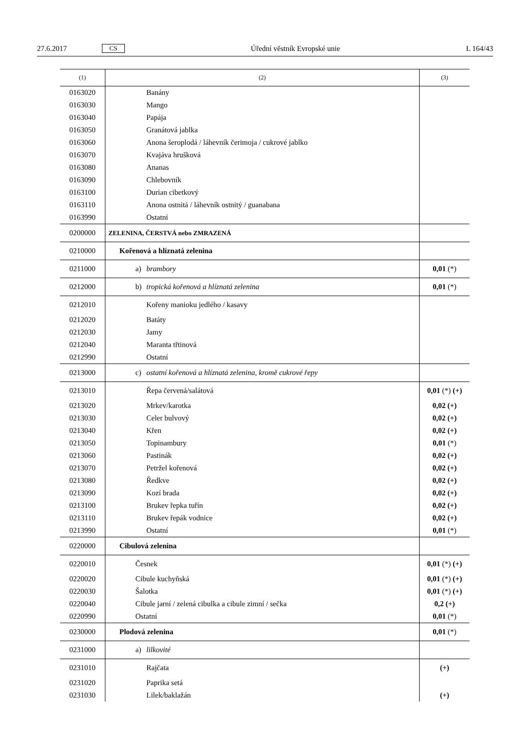27.6.2017 CS Úřední věstník Evropské unie L 164/43
| (1) | (2) | (3) |
| --- | --- | --- |
| 0163020 | Banány | |
| 0163030 | Mango | |
| 0163040 | Papája | |
| 0163050 | Granátová jablka | |
| 0163060 | Anona šeroplodá / láhevník čerimoja / cukrové jablko | |
| 0163070 | Kvajáva hrušková | |
| 0163080 | Ananas | |
| 0163090 | Chlebovník | |
| 0163100 | Durian cibetkový | |
| 0163110 | Anona ostnitá / láhevník ostnitý / guanabana | |
| 0163990 | Ostatní | |
| 0200000 | ZELENINA, ČERSTVÁ nebo ZMRAZENÁ | |
| 0210000 | Kořenová a hlíznatá zelenina | |
| 0211000 | a) brambory | 0,01 (*) |
| 0212000 | b) tropická kořenová a hlíznatá zelenina | 0,01 (*) |
| 0212010 | Kořeny manioku jedlého / kasavy | |
| 0212020 | Batáty | |
| 0212030 | Jamy | |
| 0212040 | Maranta třtinová | |
| 0212990 | Ostatní | |
| 0213000 | c) ostatní kořenová a hlíznatá zelenina, kromě cukrové řepy | |
| 0213010 | Řepa červená/salátová | 0,01 (*) (+) |
| 0213020 | Mrkev/karotka | 0,02 (+) |
| 0213030 | Celer bulvový | 0,02 (+) |
| 0213040 | Křen | 0,02 (+) |
| 0213050 | Topinambury | 0,01 (*) |
| 0213060 | Pastinák | 0,02 (+) |
| 0213070 | Petržel kořenová | 0,02 (+) |
| 0213080 | Ředkve | 0,02 (+) |
| 0213090 | Kozí brada | 0,02 (+) |
| 0213100 | Brukev řepka tuřín | 0,02 (+) |
| 0213110 | Brukev řepák vodnice | 0,02 (+) |
| 0213990 | Ostatní | 0,01 (*) |
| 0220000 | Cibulová zelenina | |
| 0220010 | Česnek | 0,01 (*) (+) |
| 0220020 | Cibule kuchyňská | 0,01 (*) (+) |
| 0220030 | Šalotka | 0,01 (*) (+) |
| 0220040 | Cibule jarní / zelená cibulka a cibule zimní / sečka | 0,2 (+) |
| 0220990 | Ostatní | 0,01 (*) |
| 0230000 | Plodová zelenina | 0,01 (*) |
| 0231000 | a) lilkovité | |
| 0231010 | Rajčata | (+) |
| 0231020 | Paprika setá | |
| 0231030 | Lilek/baklažán | (+) |